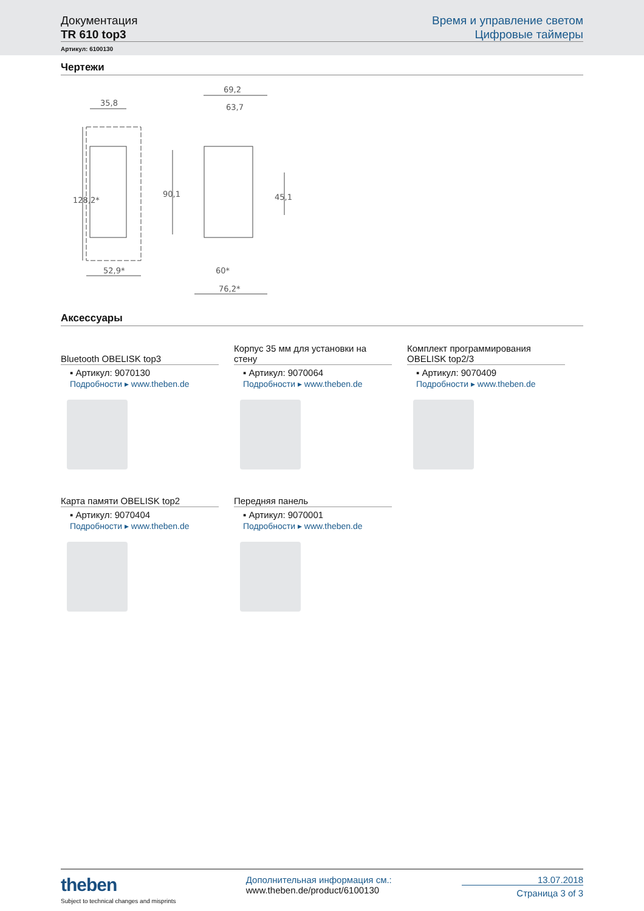Документация
TR 610 top3
Время и управление светом
Цифровые таймеры
Артикул: 6100130
Чертежи
35,8
69,2
63,7
52,9*
60*
76,2*
128,2*
90,1
45,1
Аксессуары
Bluetooth OBELISK top3
▪ Артикул: 9070130
Подробности ▸ www.theben.de
Корпус 35 мм для установки на стену
▪ Артикул: 9070064
Подробности ▸ www.theben.de
Комплект программирования OBELISK top2/3
▪ Артикул: 9070409
Подробности ▸ www.theben.de
Карта памяти OBELISK top2
▪ Артикул: 9070404
Подробности ▸ www.theben.de
Передняя панель
▪ Артикул: 9070001
Подробности ▸ www.theben.de
theben
Subject to technical changes and misprints
Дополнительная информация см.:
www.theben.de/product/6100130
13.07.2018
Страница 3 of 3